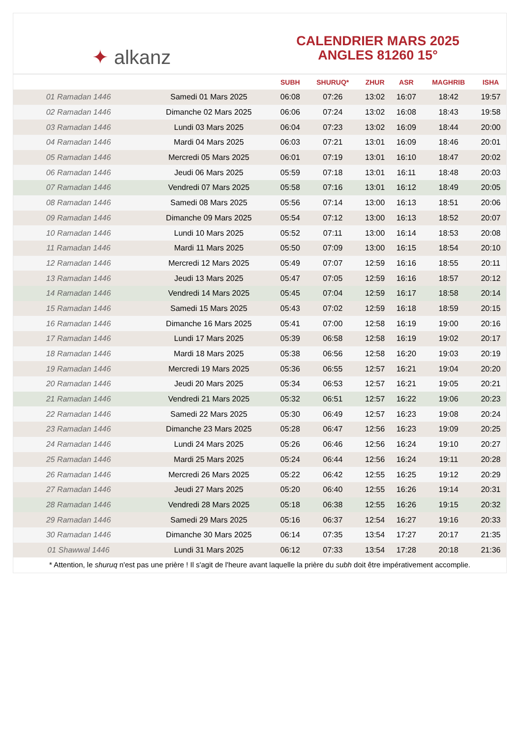✦ alkanz
CALENDRIER MARS 2025
ANGLES 81260 15°
| | | SUBH | SHURUQ* | ZHUR | ASR | MAGHRIB | ISHA |
| --- | --- | --- | --- | --- | --- | --- | --- |
| 01 Ramadan 1446 | Samedi 01 Mars 2025 | 06:08 | 07:26 | 13:02 | 16:07 | 18:42 | 19:57 |
| 02 Ramadan 1446 | Dimanche 02 Mars 2025 | 06:06 | 07:24 | 13:02 | 16:08 | 18:43 | 19:58 |
| 03 Ramadan 1446 | Lundi 03 Mars 2025 | 06:04 | 07:23 | 13:02 | 16:09 | 18:44 | 20:00 |
| 04 Ramadan 1446 | Mardi 04 Mars 2025 | 06:03 | 07:21 | 13:01 | 16:09 | 18:46 | 20:01 |
| 05 Ramadan 1446 | Mercredi 05 Mars 2025 | 06:01 | 07:19 | 13:01 | 16:10 | 18:47 | 20:02 |
| 06 Ramadan 1446 | Jeudi 06 Mars 2025 | 05:59 | 07:18 | 13:01 | 16:11 | 18:48 | 20:03 |
| 07 Ramadan 1446 | Vendredi 07 Mars 2025 | 05:58 | 07:16 | 13:01 | 16:12 | 18:49 | 20:05 |
| 08 Ramadan 1446 | Samedi 08 Mars 2025 | 05:56 | 07:14 | 13:00 | 16:13 | 18:51 | 20:06 |
| 09 Ramadan 1446 | Dimanche 09 Mars 2025 | 05:54 | 07:12 | 13:00 | 16:13 | 18:52 | 20:07 |
| 10 Ramadan 1446 | Lundi 10 Mars 2025 | 05:52 | 07:11 | 13:00 | 16:14 | 18:53 | 20:08 |
| 11 Ramadan 1446 | Mardi 11 Mars 2025 | 05:50 | 07:09 | 13:00 | 16:15 | 18:54 | 20:10 |
| 12 Ramadan 1446 | Mercredi 12 Mars 2025 | 05:49 | 07:07 | 12:59 | 16:16 | 18:55 | 20:11 |
| 13 Ramadan 1446 | Jeudi 13 Mars 2025 | 05:47 | 07:05 | 12:59 | 16:16 | 18:57 | 20:12 |
| 14 Ramadan 1446 | Vendredi 14 Mars 2025 | 05:45 | 07:04 | 12:59 | 16:17 | 18:58 | 20:14 |
| 15 Ramadan 1446 | Samedi 15 Mars 2025 | 05:43 | 07:02 | 12:59 | 16:18 | 18:59 | 20:15 |
| 16 Ramadan 1446 | Dimanche 16 Mars 2025 | 05:41 | 07:00 | 12:58 | 16:19 | 19:00 | 20:16 |
| 17 Ramadan 1446 | Lundi 17 Mars 2025 | 05:39 | 06:58 | 12:58 | 16:19 | 19:02 | 20:17 |
| 18 Ramadan 1446 | Mardi 18 Mars 2025 | 05:38 | 06:56 | 12:58 | 16:20 | 19:03 | 20:19 |
| 19 Ramadan 1446 | Mercredi 19 Mars 2025 | 05:36 | 06:55 | 12:57 | 16:21 | 19:04 | 20:20 |
| 20 Ramadan 1446 | Jeudi 20 Mars 2025 | 05:34 | 06:53 | 12:57 | 16:21 | 19:05 | 20:21 |
| 21 Ramadan 1446 | Vendredi 21 Mars 2025 | 05:32 | 06:51 | 12:57 | 16:22 | 19:06 | 20:23 |
| 22 Ramadan 1446 | Samedi 22 Mars 2025 | 05:30 | 06:49 | 12:57 | 16:23 | 19:08 | 20:24 |
| 23 Ramadan 1446 | Dimanche 23 Mars 2025 | 05:28 | 06:47 | 12:56 | 16:23 | 19:09 | 20:25 |
| 24 Ramadan 1446 | Lundi 24 Mars 2025 | 05:26 | 06:46 | 12:56 | 16:24 | 19:10 | 20:27 |
| 25 Ramadan 1446 | Mardi 25 Mars 2025 | 05:24 | 06:44 | 12:56 | 16:24 | 19:11 | 20:28 |
| 26 Ramadan 1446 | Mercredi 26 Mars 2025 | 05:22 | 06:42 | 12:55 | 16:25 | 19:12 | 20:29 |
| 27 Ramadan 1446 | Jeudi 27 Mars 2025 | 05:20 | 06:40 | 12:55 | 16:26 | 19:14 | 20:31 |
| 28 Ramadan 1446 | Vendredi 28 Mars 2025 | 05:18 | 06:38 | 12:55 | 16:26 | 19:15 | 20:32 |
| 29 Ramadan 1446 | Samedi 29 Mars 2025 | 05:16 | 06:37 | 12:54 | 16:27 | 19:16 | 20:33 |
| 30 Ramadan 1446 | Dimanche 30 Mars 2025 | 06:14 | 07:35 | 13:54 | 17:27 | 20:17 | 21:35 |
| 01 Shawwal 1446 | Lundi 31 Mars 2025 | 06:12 | 07:33 | 13:54 | 17:28 | 20:18 | 21:36 |
* Attention, le shuruq n'est pas une prière ! Il s'agit de l'heure avant laquelle la prière du subh doit être impérativement accomplie.